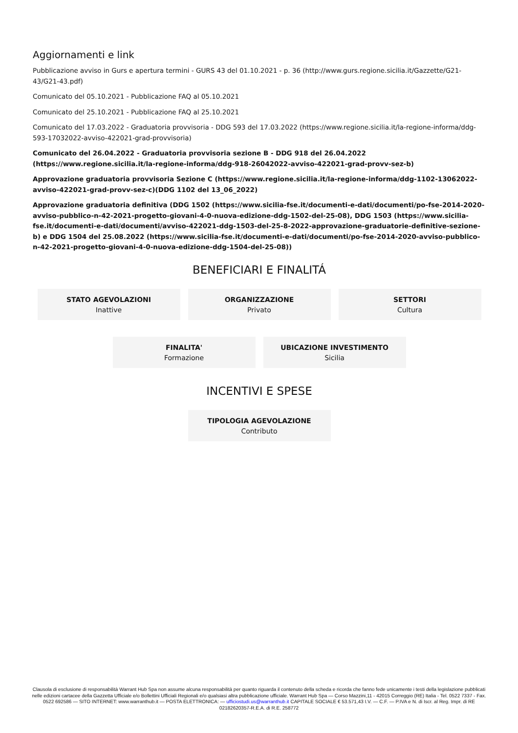Aggiornamenti e link
Pubblicazione avviso in Gurs e apertura termini - GURS 43 del 01.10.2021 - p. 36 (http://www.gurs.regione.sicilia.it/Gazzette/G21-43/G21-43.pdf)
Comunicato del 05.10.2021 - Pubblicazione FAQ al 05.10.2021
Comunicato del 25.10.2021 - Pubblicazione FAQ al 25.10.2021
Comunicato del 17.03.2022 - Graduatoria provvisoria - DDG 593 del 17.03.2022 (https://www.regione.sicilia.it/la-regione-informa/ddg-593-17032022-avviso-422021-grad-provvisoria)
Comunicato del 26.04.2022 - Graduatoria provvisoria sezione B - DDG 918 del 26.04.2022 (https://www.regione.sicilia.it/la-regione-informa/ddg-918-26042022-avviso-422021-grad-provv-sez-b)
Approvazione graduatoria provvisoria Sezione C (https://www.regione.sicilia.it/la-regione-informa/ddg-1102-13062022-avviso-422021-grad-provv-sez-c)(DDG 1102 del 13_06_2022)
Approvazione graduatoria definitiva (DDG 1502 (https://www.sicilia-fse.it/documenti-e-dati/documenti/po-fse-2014-2020-avviso-pubblico-n-42-2021-progetto-giovani-4-0-nuova-edizione-ddg-1502-del-25-08), DDG 1503 (https://www.sicilia-fse.it/documenti-e-dati/documenti/avviso-422021-ddg-1503-del-25-8-2022-approvazione-graduatorie-definitive-sezione-b) e DDG 1504 del 25.08.2022 (https://www.sicilia-fse.it/documenti-e-dati/documenti/po-fse-2014-2020-avviso-pubblico-n-42-2021-progetto-giovani-4-0-nuova-edizione-ddg-1504-del-25-08))
BENEFICIARI E FINALITÁ
STATO AGEVOLAZIONI
Inattive
ORGANIZZAZIONE
Privato
SETTORI
Cultura
FINALITA'
Formazione
UBICAZIONE INVESTIMENTO
Sicilia
INCENTIVI E SPESE
TIPOLOGIA AGEVOLAZIONE
Contributo
Clausola di esclusione di responsabilità Warrant Hub Spa non assume alcuna responsabilità per quanto riguarda il contenuto della scheda e ricorda che fanno fede unicamente i testi della legislazione pubblicati nelle edizioni cartacee della Gazzetta Ufficiale e/o Bollettini Ufficiali Regionali e/o qualsiasi altra pubblicazione ufficiale. Warrant Hub Spa — Corso Mazzini,11 - 42015 Correggio (RE) Italia - Tel. 0522 7337 - Fax. 0522 692586 — SITO INTERNET: www.warranthub.it — POSTA ELETTRONICA: — ufficiostudi.us@warranthub.it CAPITALE SOCIALE € 53.571,43 I.V. — C.F. — P.IVA e N. di Iscr. al Reg. Impr. di RE 02182620357-R.E.A. di R.E. 258772